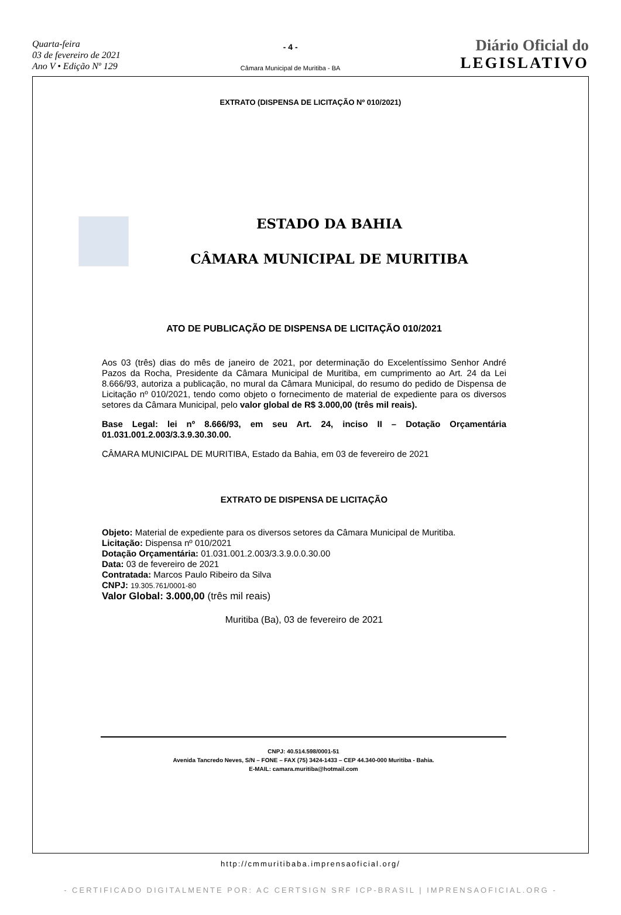Quarta-feira
03 de fevereiro de 2021
Ano V • Edição Nº 129
- 4 -
Câmara Municipal de Muritiba - BA
Diário Oficial do
LEGISLATIVO
EXTRATO (DISPENSA DE LICITAÇÃO Nº 010/2021)
ESTADO DA BAHIA
CÂMARA MUNICIPAL DE MURITIBA
ATO DE PUBLICAÇÃO DE DISPENSA DE LICITAÇÃO 010/2021
Aos 03 (três) dias do mês de janeiro de 2021, por determinação do Excelentíssimo Senhor André Pazos da Rocha, Presidente da Câmara Municipal de Muritiba, em cumprimento ao Art. 24 da Lei 8.666/93, autoriza a publicação, no mural da Câmara Municipal, do resumo do pedido de Dispensa de Licitação nº 010/2021, tendo como objeto o fornecimento de material de expediente para os diversos setores da Câmara Municipal, pelo valor global de R$ 3.000,00 (três mil reais).
Base Legal: lei nº 8.666/93, em seu Art. 24, inciso II – Dotação Orçamentária 01.031.001.2.003/3.3.9.30.30.00.
CÂMARA MUNICIPAL DE MURITIBA, Estado da Bahia, em 03 de fevereiro de 2021
EXTRATO DE DISPENSA DE LICITAÇÃO
Objeto: Material de expediente para os diversos setores da Câmara Municipal de Muritiba.
Licitação: Dispensa nº 010/2021
Dotação Orçamentária: 01.031.001.2.003/3.3.9.0.0.30.00
Data: 03 de fevereiro de 2021
Contratada: Marcos Paulo Ribeiro da Silva
CNPJ: 19.305.761/0001-80
Valor Global: 3.000,00 (três mil reais)
Muritiba (Ba), 03 de fevereiro de 2021
CNPJ: 40.514.598/0001-51
Avenida Tancredo Neves, S/N – FONE – FAX (75) 3424-1433 – CEP 44.340-000 Muritiba - Bahia.
E-MAIL: camara.muritiba@hotmail.com
http://cmmuritibaba.imprensaoficial.org/
- CERTIFICADO DIGITALMENTE POR: AC CERTSIGN SRF ICP-BRASIL | IMPRENSAOFICIAL.ORG -